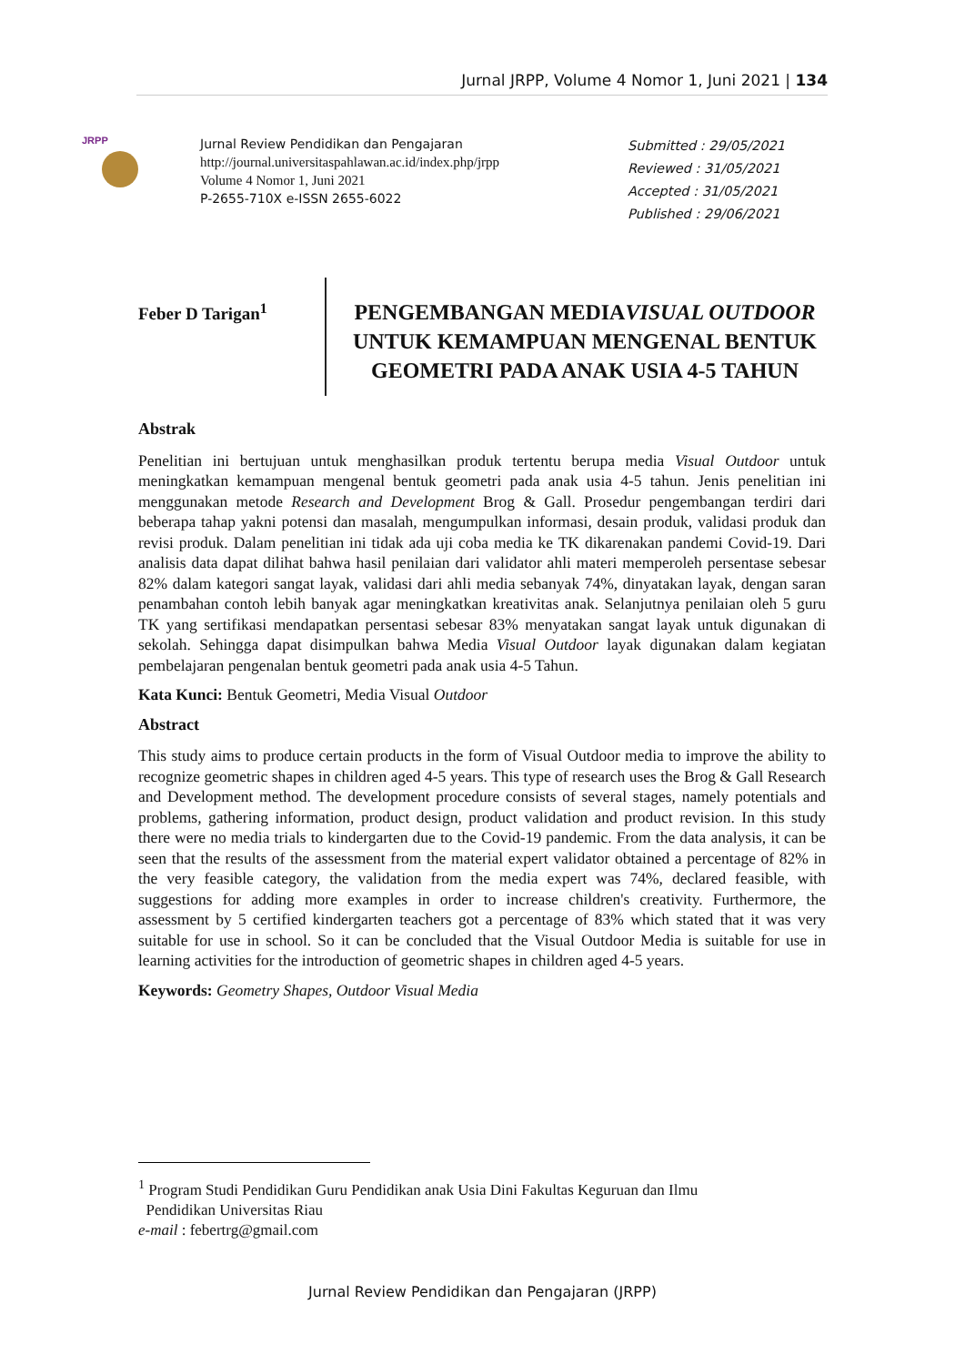Jurnal JRPP, Volume 4 Nomor 1, Juni 2021 | 134
JRPP
Jurnal Review Pendidikan dan Pengajaran
http://journal.universitaspahlawan.ac.id/index.php/jrpp
Volume 4 Nomor 1, Juni 2021
P-2655-710X e-ISSN 2655-6022
Submitted : 29/05/2021
Reviewed : 31/05/2021
Accepted : 31/05/2021
Published : 29/06/2021
Feber D Tarigan<sup>1</sup>
PENGEMBANGAN MEDIAVISUAL OUTDOOR UNTUK KEMAMPUAN MENGENAL BENTUK GEOMETRI PADA ANAK USIA 4-5 TAHUN
Abstrak
Penelitian ini bertujuan untuk menghasilkan produk tertentu berupa media Visual Outdoor untuk meningkatkan kemampuan mengenal bentuk geometri pada anak usia 4-5 tahun. Jenis penelitian ini menggunakan metode Research and Development Brog & Gall. Prosedur pengembangan terdiri dari beberapa tahap yakni potensi dan masalah, mengumpulkan informasi, desain produk, validasi produk dan revisi produk. Dalam penelitian ini tidak ada uji coba media ke TK dikarenakan pandemi Covid-19. Dari analisis data dapat dilihat bahwa hasil penilaian dari validator ahli materi memperoleh persentase sebesar 82% dalam kategori sangat layak, validasi dari ahli media sebanyak 74%, dinyatakan layak, dengan saran penambahan contoh lebih banyak agar meningkatkan kreativitas anak. Selanjutnya penilaian oleh 5 guru TK yang sertifikasi mendapatkan persentasi sebesar 83% menyatakan sangat layak untuk digunakan di sekolah. Sehingga dapat disimpulkan bahwa Media Visual Outdoor layak digunakan dalam kegiatan pembelajaran pengenalan bentuk geometri pada anak usia 4-5 Tahun.
Kata Kunci: Bentuk Geometri, Media Visual Outdoor
Abstract
This study aims to produce certain products in the form of Visual Outdoor media to improve the ability to recognize geometric shapes in children aged 4-5 years. This type of research uses the Brog & Gall Research and Development method. The development procedure consists of several stages, namely potentials and problems, gathering information, product design, product validation and product revision. In this study there were no media trials to kindergarten due to the Covid-19 pandemic. From the data analysis, it can be seen that the results of the assessment from the material expert validator obtained a percentage of 82% in the very feasible category, the validation from the media expert was 74%, declared feasible, with suggestions for adding more examples in order to increase children's creativity. Furthermore, the assessment by 5 certified kindergarten teachers got a percentage of 83% which stated that it was very suitable for use in school. So it can be concluded that the Visual Outdoor Media is suitable for use in learning activities for the introduction of geometric shapes in children aged 4-5 years.
Keywords: Geometry Shapes, Outdoor Visual Media
<sup>1</sup> Program Studi Pendidikan Guru Pendidikan anak Usia Dini Fakultas Keguruan dan Ilmu
Pendidikan Universitas Riau
e-mail : febertrg@gmail.com
Jurnal Review Pendidikan dan Pengajaran (JRPP)